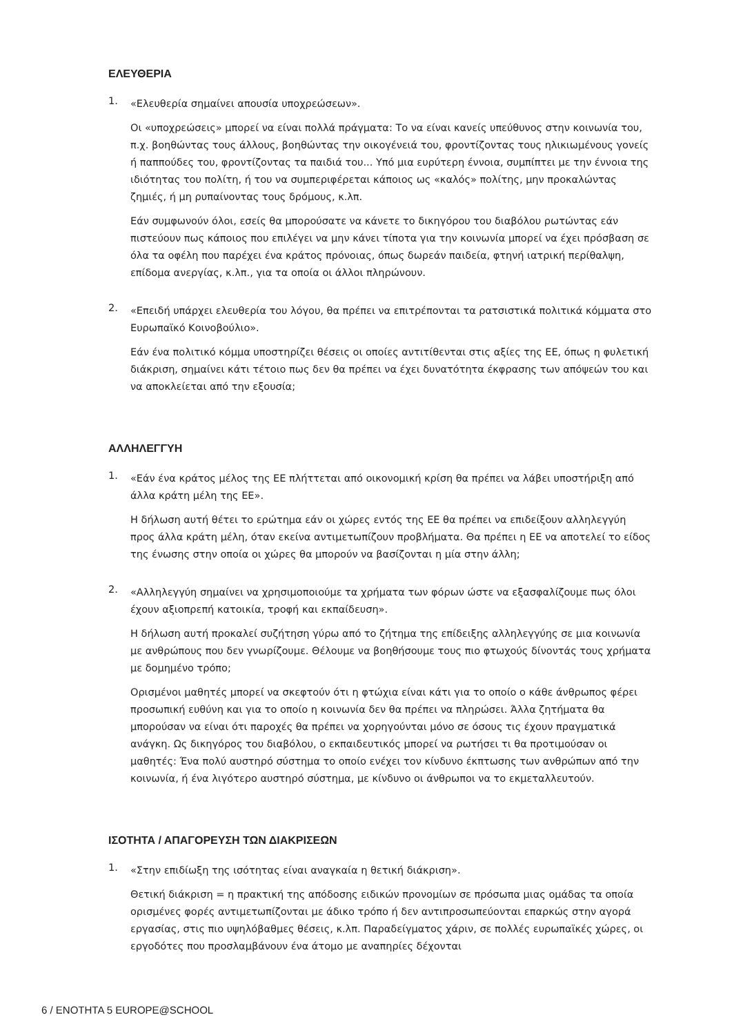ΕΛΕΥΘΕΡΙΑ
1.
«Ελευθερία σημαίνει απουσία υποχρεώσεων».
Οι «υποχρεώσεις» μπορεί να είναι πολλά πράγματα: Το να είναι κανείς υπεύθυνος στην κοινωνία του, π.χ. βοηθώντας τους άλλους, βοηθώντας την οικογένειά του, φροντίζοντας τους ηλικιωμένους γονείς ή παππούδες του, φροντίζοντας τα παιδιά του... Υπό μια ευρύτερη έννοια, συμπίπτει με την έννοια της ιδιότητας του πολίτη, ή του να συμπεριφέρεται κάποιος ως «καλός» πολίτης, μην προκαλώντας ζημιές, ή μη ρυπαίνοντας τους δρόμους, κ.λπ.
Εάν συμφωνούν όλοι, εσείς θα μπορούσατε να κάνετε το δικηγόρου του διαβόλου ρωτώντας εάν πιστεύουν πως κάποιος που επιλέγει να μην κάνει τίποτα για την κοινωνία μπορεί να έχει πρόσβαση σε όλα τα οφέλη που παρέχει ένα κράτος πρόνοιας, όπως δωρεάν παιδεία, φτηνή ιατρική περίθαλψη, επίδομα ανεργίας, κ.λπ., για τα οποία οι άλλοι πληρώνουν.
2.
«Επειδή υπάρχει ελευθερία του λόγου, θα πρέπει να επιτρέπονται τα ρατσιστικά πολιτικά κόμματα στο Ευρωπαϊκό Κοινοβούλιο».
Εάν ένα πολιτικό κόμμα υποστηρίζει θέσεις οι οποίες αντιτίθενται στις αξίες της ΕΕ, όπως η φυλετική διάκριση, σημαίνει κάτι τέτοιο πως δεν θα πρέπει να έχει δυνατότητα έκφρασης των απόψεών του και να αποκλείεται από την εξουσία;
ΑΛΛΗΛΕΓΓΥΗ
1.
«Εάν ένα κράτος μέλος της ΕΕ πλήττεται από οικονομική κρίση θα πρέπει να λάβει υποστήριξη από άλλα κράτη μέλη της ΕΕ».
Η δήλωση αυτή θέτει το ερώτημα εάν οι χώρες εντός της ΕΕ θα πρέπει να επιδείξουν αλληλεγγύη προς άλλα κράτη μέλη, όταν εκείνα αντιμετωπίζουν προβλήματα. Θα πρέπει η ΕΕ να αποτελεί το είδος της ένωσης στην οποία οι χώρες θα μπορούν να βασίζονται η μία στην άλλη;
2.
«Αλληλεγγύη σημαίνει να χρησιμοποιούμε τα χρήματα των φόρων ώστε να εξασφαλίζουμε πως όλοι έχουν αξιοπρεπή κατοικία, τροφή και εκπαίδευση».
Η δήλωση αυτή προκαλεί συζήτηση γύρω από το ζήτημα της επίδειξης αλληλεγγύης σε μια κοινωνία με ανθρώπους που δεν γνωρίζουμε. Θέλουμε να βοηθήσουμε τους πιο φτωχούς δίνοντάς τους χρήματα με δομημένο τρόπο;
Ορισμένοι μαθητές μπορεί να σκεφτούν ότι η φτώχια είναι κάτι για το οποίο ο κάθε άνθρωπος φέρει προσωπική ευθύνη και για το οποίο η κοινωνία δεν θα πρέπει να πληρώσει. Άλλα ζητήματα θα μπορούσαν να είναι ότι παροχές θα πρέπει να χορηγούνται μόνο σε όσους τις έχουν πραγματικά ανάγκη. Ως δικηγόρος του διαβόλου, ο εκπαιδευτικός μπορεί να ρωτήσει τι θα προτιμούσαν οι μαθητές: Ένα πολύ αυστηρό σύστημα το οποίο ενέχει τον κίνδυνο έκπτωσης των ανθρώπων από την κοινωνία, ή ένα λιγότερο αυστηρό σύστημα, με κίνδυνο οι άνθρωποι να το εκμεταλλευτούν.
ΙΣΟΤΗΤΑ / ΑΠΑΓΟΡΕΥΣΗ ΤΩΝ ΔΙΑΚΡΙΣΕΩΝ
1.
«Στην επιδίωξη της ισότητας είναι αναγκαία η θετική διάκριση».
Θετική διάκριση = η πρακτική της απόδοσης ειδικών προνομίων σε πρόσωπα μιας ομάδας τα οποία ορισμένες φορές αντιμετωπίζονται με άδικο τρόπο ή δεν αντιπροσωπεύονται επαρκώς στην αγορά εργασίας, στις πιο υψηλόβαθμες θέσεις, κ.λπ. Παραδείγματος χάριν, σε πολλές ευρωπαϊκές χώρες, οι εργοδότες που προσλαμβάνουν ένα άτομο με αναπηρίες δέχονται
6 / ΕΝΟΤΗΤΑ 5 EUROPE@SCHOOL